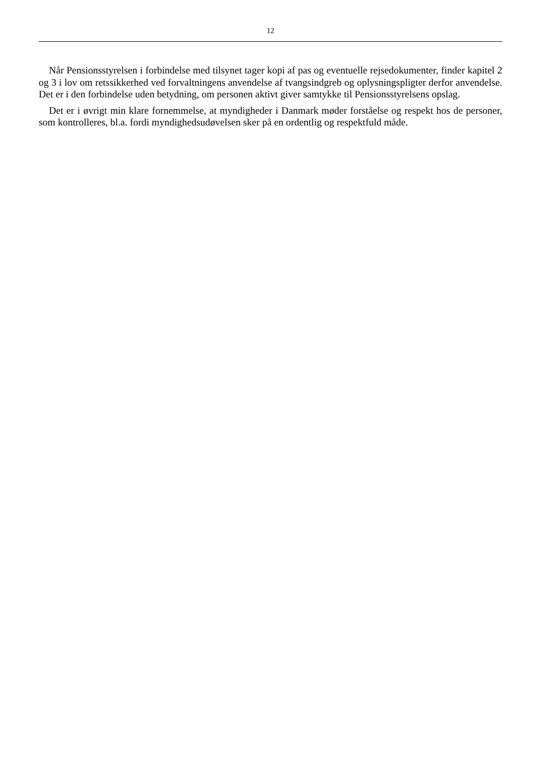12
Når Pensionsstyrelsen i forbindelse med tilsynet tager kopi af pas og eventuelle rejsedokumenter, finder kapitel 2 og 3 i lov om retssikkerhed ved forvaltningens anvendelse af tvangsindgreb og oplysningspligter derfor anvendelse. Det er i den forbindelse uden betydning, om personen aktivt giver samtykke til Pensionsstyrelsens opslag.
Det er i øvrigt min klare fornemmelse, at myndigheder i Danmark møder forståelse og respekt hos de personer, som kontrolleres, bl.a. fordi myndighedsudøvelsen sker på en ordentlig og respektfuld måde.